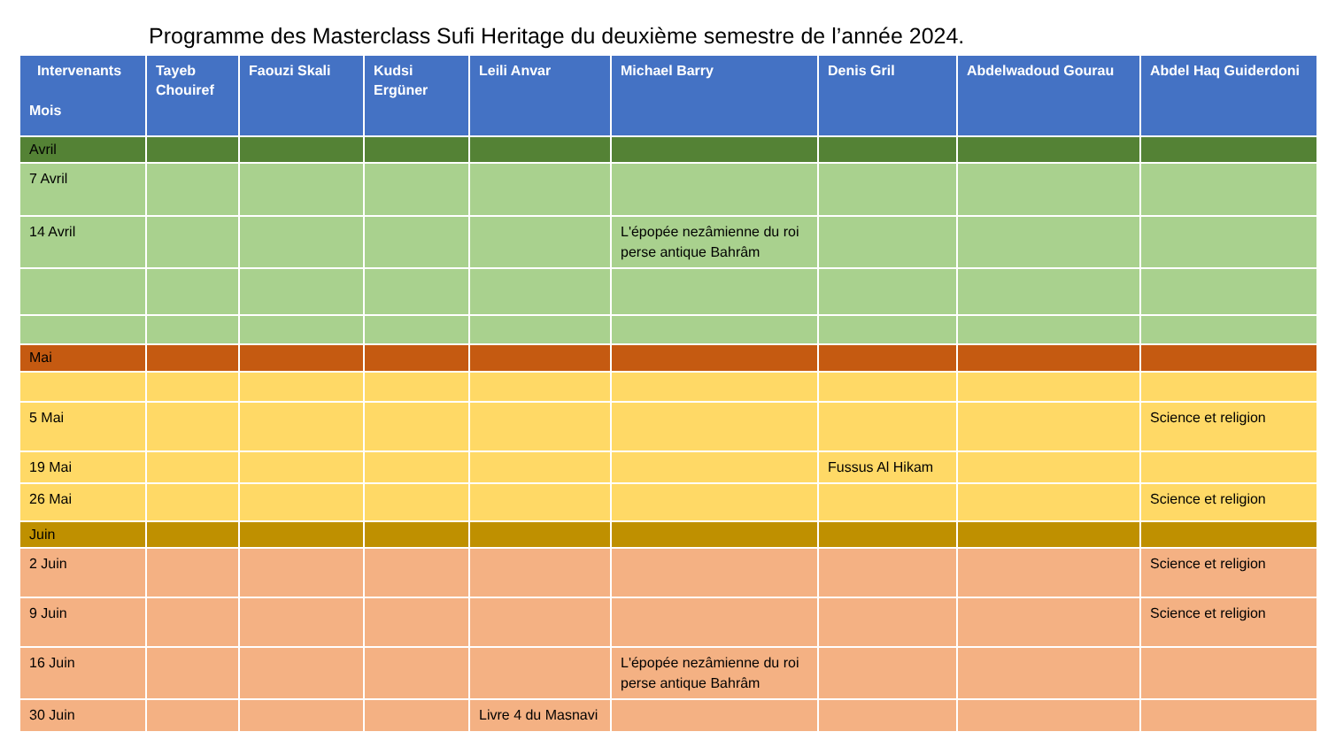Programme des Masterclass Sufi Heritage du deuxième semestre de l’année 2024.
| Intervenants Mois | Tayeb Chouiref | Faouzi Skali | Kudsi Ergüner | Leili Anvar | Michael Barry | Denis Gril | Abdelwadoud Gourau | Abdel Haq Guiderdoni |
| --- | --- | --- | --- | --- | --- | --- | --- | --- |
| Avril | | | | | | | | |
| 7 Avril | | | | | | | | |
| 14 Avril | | | | | L'épopée nezâmienne du roi perse antique Bahrâm | | | |
| Mai | | | | | | | | |
| 5 Mai | | | | | | | | Science et religion |
| 19 Mai | | | | | | Fussus Al Hikam | | |
| 26 Mai | | | | | | | | Science et religion |
| Juin | | | | | | | | |
| 2 Juin | | | | | | | | Science et religion |
| 9 Juin | | | | | | | | Science et religion |
| 16 Juin | | | | | L'épopée nezâmienne du roi perse antique Bahrâm | | | |
| 30 Juin | | | | Livre 4 du Masnavi | | | | |